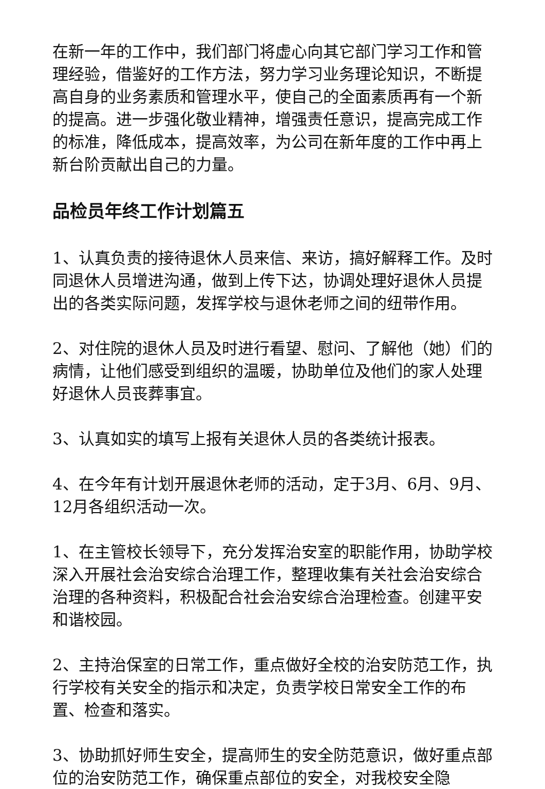在新一年的工作中，我们部门将虚心向其它部门学习工作和管理经验，借鉴好的工作方法，努力学习业务理论知识，不断提高自身的业务素质和管理水平，使自己的全面素质再有一个新的提高。进一步强化敬业精神，增强责任意识，提高完成工作的标准，降低成本，提高效率，为公司在新年度的工作中再上新台阶贡献出自己的力量。
品检员年终工作计划篇五
1、认真负责的接待退休人员来信、来访，搞好解释工作。及时同退休人员增进沟通，做到上传下达，协调处理好退休人员提出的各类实际问题，发挥学校与退休老师之间的纽带作用。
2、对住院的退休人员及时进行看望、慰问、了解他（她）们的病情，让他们感受到组织的温暖，协助单位及他们的家人处理好退休人员丧葬事宜。
3、认真如实的填写上报有关退休人员的各类统计报表。
4、在今年有计划开展退休老师的活动，定于3月、6月、9月、12月各组织活动一次。
1、在主管校长领导下，充分发挥治安室的职能作用，协助学校深入开展社会治安综合治理工作，整理收集有关社会治安综合治理的各种资料，积极配合社会治安综合治理检查。创建平安和谐校园。
2、主持治保室的日常工作，重点做好全校的治安防范工作，执行学校有关安全的指示和决定，负责学校日常安全工作的布置、检查和落实。
3、协助抓好师生安全，提高师生的安全防范意识，做好重点部位的治安防范工作，确保重点部位的安全，对我校安全隐